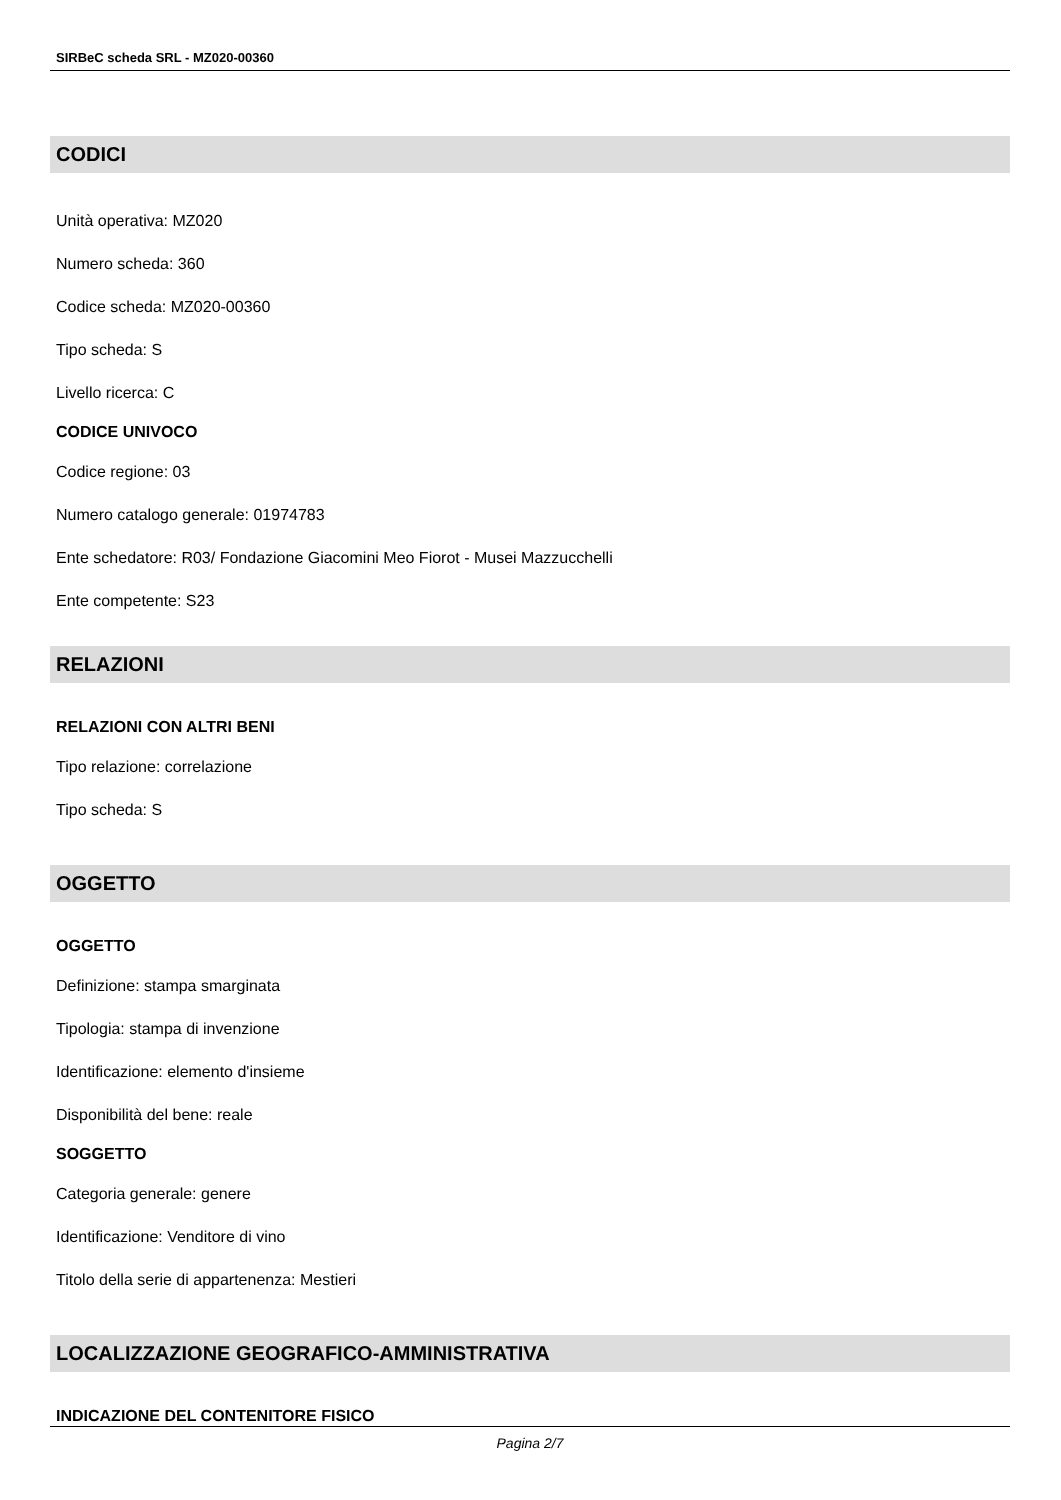SIRBeC scheda SRL - MZ020-00360
CODICI
Unità operativa: MZ020
Numero scheda: 360
Codice scheda: MZ020-00360
Tipo scheda: S
Livello ricerca: C
CODICE UNIVOCO
Codice regione: 03
Numero catalogo generale: 01974783
Ente schedatore: R03/ Fondazione Giacomini Meo Fiorot - Musei Mazzucchelli
Ente competente: S23
RELAZIONI
RELAZIONI CON ALTRI BENI
Tipo relazione: correlazione
Tipo scheda: S
OGGETTO
OGGETTO
Definizione: stampa smarginata
Tipologia: stampa di invenzione
Identificazione: elemento d'insieme
Disponibilità del bene: reale
SOGGETTO
Categoria generale: genere
Identificazione: Venditore di vino
Titolo della serie di appartenenza: Mestieri
LOCALIZZAZIONE GEOGRAFICO-AMMINISTRATIVA
INDICAZIONE DEL CONTENITORE FISICO
Pagina 2/7